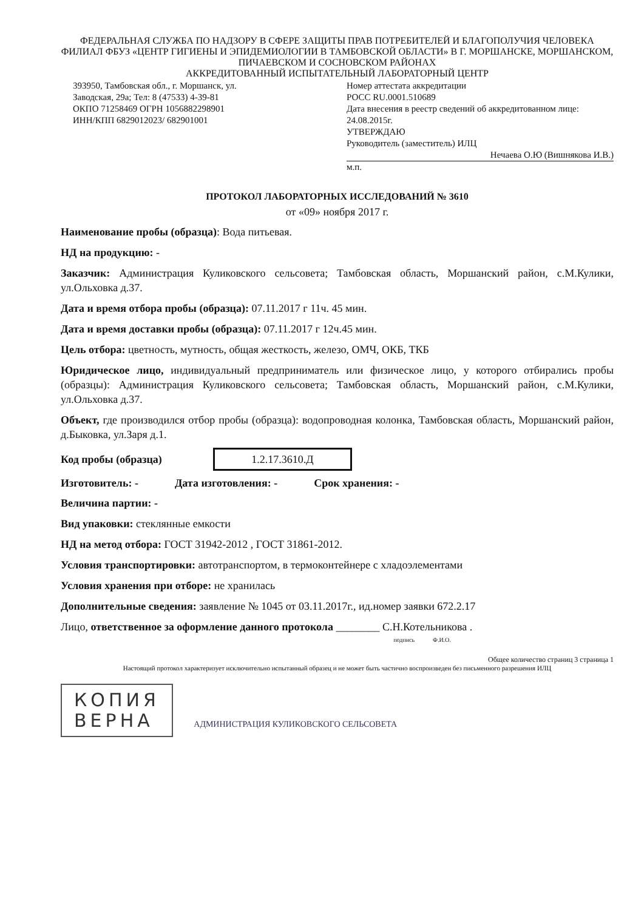ФЕДЕРАЛЬНАЯ СЛУЖБА ПО НАДЗОРУ В СФЕРЕ ЗАЩИТЫ ПРАВ ПОТРЕБИТЕЛЕЙ И БЛАГОПОЛУЧИЯ ЧЕЛОВЕКА
ФИЛИАЛ ФБУЗ «ЦЕНТР ГИГИЕНЫ И ЭПИДЕМИОЛОГИИ В ТАМБОВСКОЙ ОБЛАСТИ» В Г. МОРШАНСКЕ, МОРШАНСКОМ, ПИЧАЕВСКОМ И СОСНОВСКОМ РАЙОНАХ
АККРЕДИТОВАННЫЙ ИСПЫТАТЕЛЬНЫЙ ЛАБОРАТОРНЫЙ ЦЕНТР
393950, Тамбовская обл., г. Моршанск, ул. Заводская, 29а; Тел: 8 (47533) 4-39-81
ОКПО 71258469 ОГРН 1056882298901
ИНН/КПП 6829012023/ 682901001
Номер аттестата аккредитации
РОСС RU.0001.510689
Дата внесения в реестр сведений об аккредитованном лице: 24.08.2015г.
УТВЕРЖДАЮ
Руководитель (заместитель) ИЛЦ
Нечаева О.Ю (Вишнякова И.В.)
м.п.
ПРОТОКОЛ ЛАБОРАТОРНЫХ ИССЛЕДОВАНИЙ № 3610
от «09» ноября 2017 г.
Наименование пробы (образца): Вода питьевая.
НД на продукцию: -
Заказчик: Администрация Куликовского сельсовета; Тамбовская область, Моршанский район, с.М.Кулики, ул.Ольховка д.37.
Дата и время отбора пробы (образца): 07.11.2017 г 11ч. 45 мин.
Дата и время доставки пробы (образца): 07.11.2017 г 12ч.45 мин.
Цель отбора: цветность, мутность, общая жесткость, железо, ОМЧ, ОКБ, ТКБ
Юридическое лицо, индивидуальный предприниматель или физическое лицо, у которого отбирались пробы (образцы): Администрация Куликовского сельсовета; Тамбовская область, Моршанский район, с.М.Кулики, ул.Ольховка д.37.
Объект, где производился отбор пробы (образца): водопроводная колонка, Тамбовская область, Моршанский район, д.Быковка, ул.Заря д.1.
Код пробы (образца) 1.2.17.3610.Д
Изготовитель: - Дата изготовления: - Срок хранения: -
Величина партии: -
Вид упаковки: стеклянные емкости
НД на метод отбора: ГОСТ 31942-2012 , ГОСТ 31861-2012.
Условия транспортировки: автотранспортом, в термоконтейнере с хладоэлементами
Условия хранения при отборе: не хранилась
Дополнительные сведения: заявление № 1045 от 03.11.2017г., ид.номер заявки 672.2.17
Лицо, ответственное за оформление данного протокола ________ С.Н.Котельникова .
подпись Ф.И.О.
Общее количество страниц 3 страница 1
Настоящий протокол характеризует исключительно испытанный образец и не может быть частично воспроизведен без письменного разрешения ИЛЦ
КОПИЯ
ВЕРНА
АДМИНИСТРАЦИЯ КУЛИКОВСКОГО СЕЛЬСОВЕТА